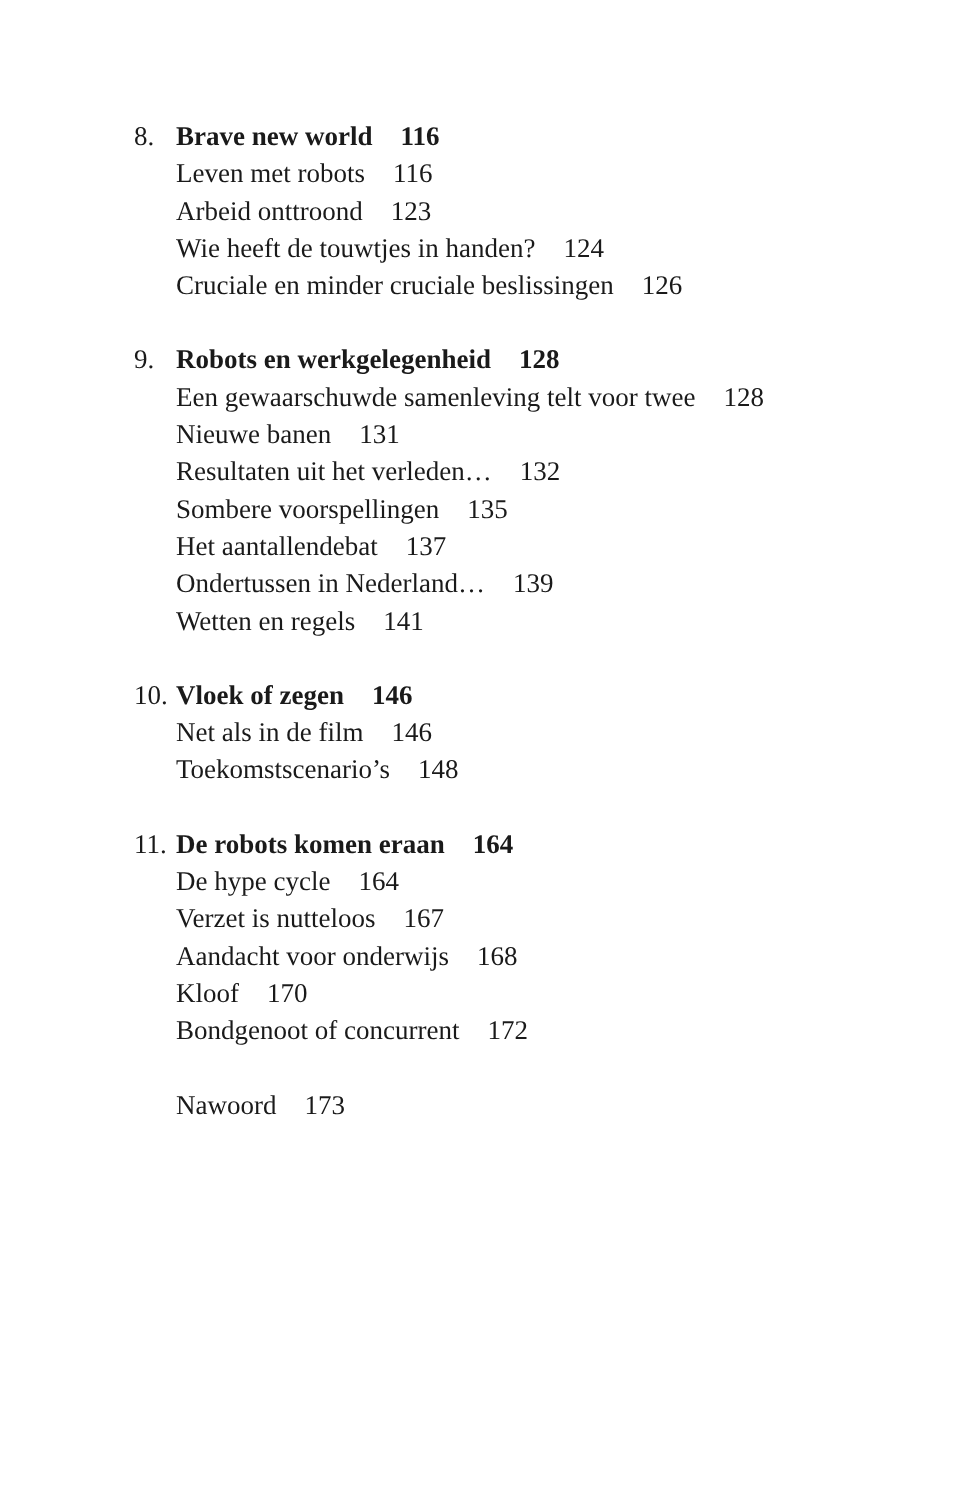8. Brave new world 116
Leven met robots 116
Arbeid onttroond 123
Wie heeft de touwtjes in handen? 124
Cruciale en minder cruciale beslissingen 126
9. Robots en werkgelegenheid 128
Een gewaarschuwde samenleving telt voor twee 128
Nieuwe banen 131
Resultaten uit het verleden… 132
Sombere voorspellingen 135
Het aantallendebat 137
Ondertussen in Nederland… 139
Wetten en regels 141
10. Vloek of zegen 146
Net als in de film 146
Toekomstscenario’s 148
11. De robots komen eraan 164
De hype cycle 164
Verzet is nutteloos 167
Aandacht voor onderwijs 168
Kloof 170
Bondgenoot of concurrent 172
Nawoord 173